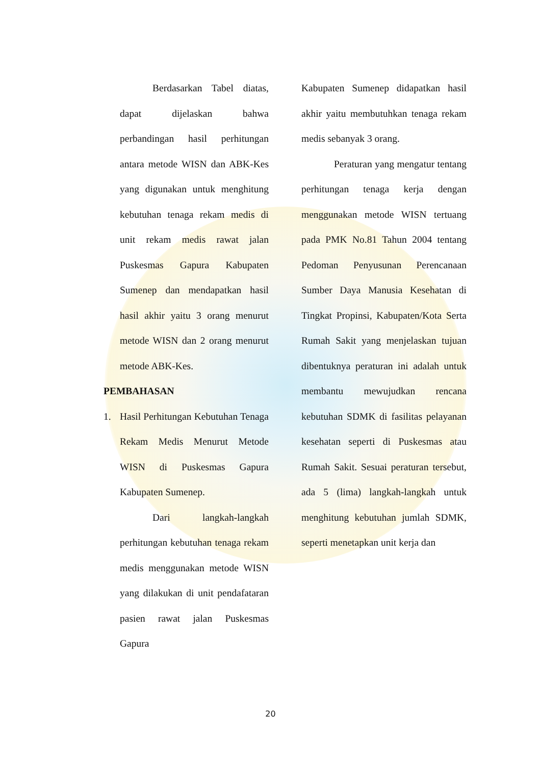Berdasarkan Tabel diatas, dapat dijelaskan bahwa perbandingan hasil perhitungan antara metode WISN dan ABK-Kes yang digunakan untuk menghitung kebutuhan tenaga rekam medis di unit rekam medis rawat jalan Puskesmas Gapura Kabupaten Sumenep dan mendapatkan hasil hasil akhir yaitu 3 orang menurut metode WISN dan 2 orang menurut metode ABK-Kes.
PEMBAHASAN
1. Hasil Perhitungan Kebutuhan Tenaga Rekam Medis Menurut Metode WISN di Puskesmas Gapura Kabupaten Sumenep.
Dari langkah-langkah perhitungan kebutuhan tenaga rekam medis menggunakan metode WISN yang dilakukan di unit pendafataran pasien rawat jalan Puskesmas Gapura
Kabupaten Sumenep didapatkan hasil akhir yaitu membutuhkan tenaga rekam medis sebanyak 3 orang.
Peraturan yang mengatur tentang perhitungan tenaga kerja dengan menggunakan metode WISN tertuang pada PMK No.81 Tahun 2004 tentang Pedoman Penyusunan Perencanaan Sumber Daya Manusia Kesehatan di Tingkat Propinsi, Kabupaten/Kota Serta Rumah Sakit yang menjelaskan tujuan dibentuknya peraturan ini adalah untuk membantu mewujudkan rencana kebutuhan SDMK di fasilitas pelayanan kesehatan seperti di Puskesmas atau Rumah Sakit. Sesuai peraturan tersebut, ada 5 (lima) langkah-langkah untuk menghitung kebutuhan jumlah SDMK, seperti menetapkan unit kerja dan
20